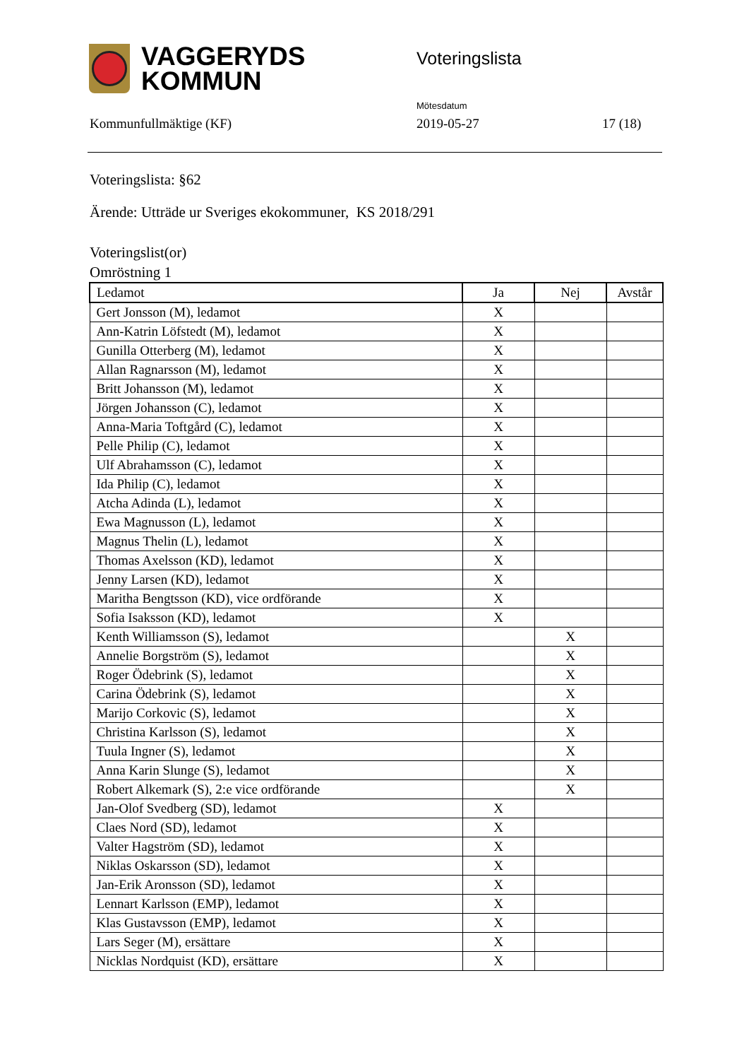VAGGERYDS
KOMMUN
Voteringslista
Mötesdatum
Kommunfullmäktige (KF) 2019-05-27 17 (18)
Voteringslista: §62
Ärende: Utträde ur Sveriges ekokommuner, KS 2018/291
Voteringslist(or)
Omröstning 1
| Ledamot | Ja | Nej | Avstår |
| --- | --- | --- | --- |
| Gert Jonsson (M), ledamot | X | | |
| Ann-Katrin Löfstedt (M), ledamot | X | | |
| Gunilla Otterberg (M), ledamot | X | | |
| Allan Ragnarsson (M), ledamot | X | | |
| Britt Johansson (M), ledamot | X | | |
| Jörgen Johansson (C), ledamot | X | | |
| Anna-Maria Toftgård (C), ledamot | X | | |
| Pelle Philip (C), ledamot | X | | |
| Ulf Abrahamsson (C), ledamot | X | | |
| Ida Philip (C), ledamot | X | | |
| Atcha Adinda (L), ledamot | X | | |
| Ewa Magnusson (L), ledamot | X | | |
| Magnus Thelin (L), ledamot | X | | |
| Thomas Axelsson (KD), ledamot | X | | |
| Jenny Larsen (KD), ledamot | X | | |
| Maritha Bengtsson (KD), vice ordförande | X | | |
| Sofia Isaksson (KD), ledamot | X | | |
| Kenth Williamsson (S), ledamot | | X | |
| Annelie Borgström (S), ledamot | | X | |
| Roger Ödebrink (S), ledamot | | X | |
| Carina Ödebrink (S), ledamot | | X | |
| Marijo Corkovic (S), ledamot | | X | |
| Christina Karlsson (S), ledamot | | X | |
| Tuula Ingner (S), ledamot | | X | |
| Anna Karin Slunge (S), ledamot | | X | |
| Robert Alkemark (S), 2:e vice ordförande | | X | |
| Jan-Olof Svedberg (SD), ledamot | X | | |
| Claes Nord (SD), ledamot | X | | |
| Valter Hagström (SD), ledamot | X | | |
| Niklas Oskarsson (SD), ledamot | X | | |
| Jan-Erik Aronsson (SD), ledamot | X | | |
| Lennart Karlsson (EMP), ledamot | X | | |
| Klas Gustavsson (EMP), ledamot | X | | |
| Lars Seger (M), ersättare | X | | |
| Nicklas Nordquist (KD), ersättare | X | | |